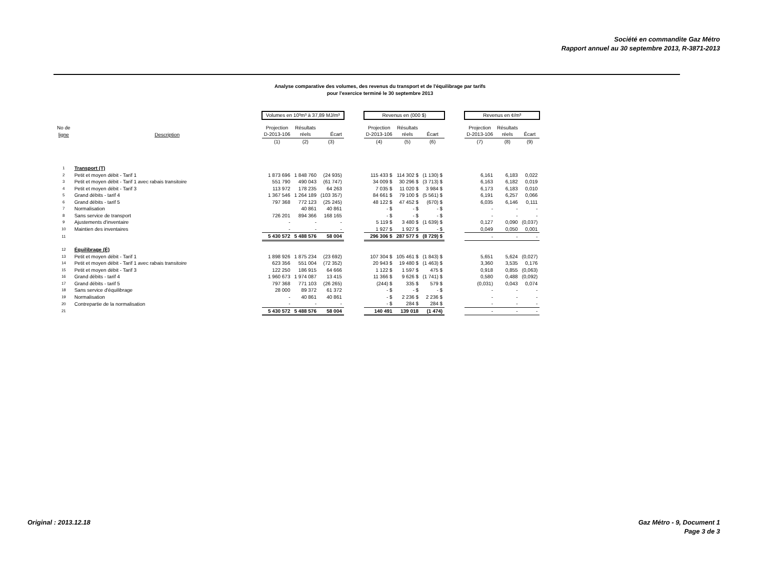Société en commandite Gaz Métro
Rapport annuel au 30 septembre 2013, R-3871-2013
Analyse comparative des volumes, des revenus du transport et de l'équilibrage par tarifs
pour l'exercice terminé le 30 septembre 2013
| | | Volumes en 10³m³ à 37,89 MJ/m³ | | | | Revenus en (000 $) | | | | Revenus en ¢/m³ | | |
| No de | | Projection | Résultats | | | Projection | Résultats | | | Projection | Résultats | |
| ligne | Description | D-2013-106 | réels | Écart | | D-2013-106 | réels | Écart | | D-2013-106 | réels | Écart |
| | | (1) | (2) | (3) | | (4) | (5) | (6) | | (7) | (8) | (9) |
| 1 | Transport (T) | | | | | | | | | | | |
| 2 | Petit et moyen débit - Tarif 1 | 1 873 696 | 1 848 760 | (24 935) | | 115 433 $ | 114 302 $ | (1 130) $ | | 6,161 | 6,183 | 0,022 |
| 3 | Petit et moyen débit - Tarif 1 avec rabais transitoire | 551 790 | 490 043 | (61 747) | | 34 009 $ | 30 296 $ | (3 713) $ | | 6,163 | 6,182 | 0,019 |
| 4 | Petit et moyen débit - Tarif 3 | 113 972 | 178 235 | 64 263 | | 7 035 $ | 11 020 $ | 3 984 $ | | 6,173 | 6,183 | 0,010 |
| 5 | Grand débits - tarif 4 | 1 367 546 | 1 264 189 | (103 357) | | 84 661 $ | 79 100 $ | (5 561) $ | | 6,191 | 6,257 | 0,066 |
| 6 | Grand débits - tarif 5 | 797 368 | 772 123 | (25 245) | | 48 122 $ | 47 452 $ | (670) $ | | 6,035 | 6,146 | 0,111 |
| 7 | Normalisation | | 40 861 | 40 861 | | - $ | - $ | - $ | | - | - | - |
| 8 | Sans service de transport | 726 201 | 894 366 | 168 165 | | - $ | - $ | - $ | | - | - | - |
| 9 | Ajustements d'inventaire | - | - | - | | 5 119 $ | 3 480 $ | (1 639) $ | | 0,127 | 0,090 | (0,037) |
| 10 | Maintien des inventaires | - | - | - | | 1 927 $ | 1 927 $ | - $ | | 0,049 | 0,050 | 0,001 |
| 11 | | 5 430 572 | 5 488 576 | 58 004 | | 296 306 $ | 287 577 $ | (8 729) $ | | - | - | - |
| 12 | Équilibrage (É) | | | | | | | | | | | |
| 13 | Petit et moyen débit - Tarif 1 | 1 898 926 | 1 875 234 | (23 692) | | 107 304 $ | 105 461 $ | (1 843) $ | | 5,651 | 5,624 | (0,027) |
| 14 | Petit et moyen débit - Tarif 1 avec rabais transitoire | 623 356 | 551 004 | (72 352) | | 20 943 $ | 19 480 $ | (1 463) $ | | 3,360 | 3,535 | 0,176 |
| 15 | Petit et moyen débit - Tarif 3 | 122 250 | 186 915 | 64 666 | | 1 122 $ | 1 597 $ | 475 $ | | 0,918 | 0,855 | (0,063) |
| 16 | Grand débits - tarif 4 | 1 960 673 | 1 974 087 | 13 415 | | 11 366 $ | 9 626 $ | (1 741) $ | | 0,580 | 0,488 | (0,092) |
| 17 | Grand débits - tarif 5 | 797 368 | 771 103 | (26 265) | | (244) $ | 335 $ | 579 $ | | (0,031) | 0,043 | 0,074 |
| 18 | Sans service d'équilibrage | 28 000 | 89 372 | 61 372 | | - $ | - $ | - $ | | - | - | - |
| 19 | Normalisation | - | 40 861 | 40 861 | | - $ | 2 236 $ | 2 236 $ | | - | - | - |
| 20 | Contrepartie de la normalisation | - | - | - | | - $ | 284 $ | 284 $ | | - | - | - |
| 21 | | 5 430 572 | 5 488 576 | 58 004 | | 140 491 | 139 018 | (1 474) | | - | - | - |
Original : 2013.12.18
Gaz Métro - 9, Document 1
Page 3 de 3